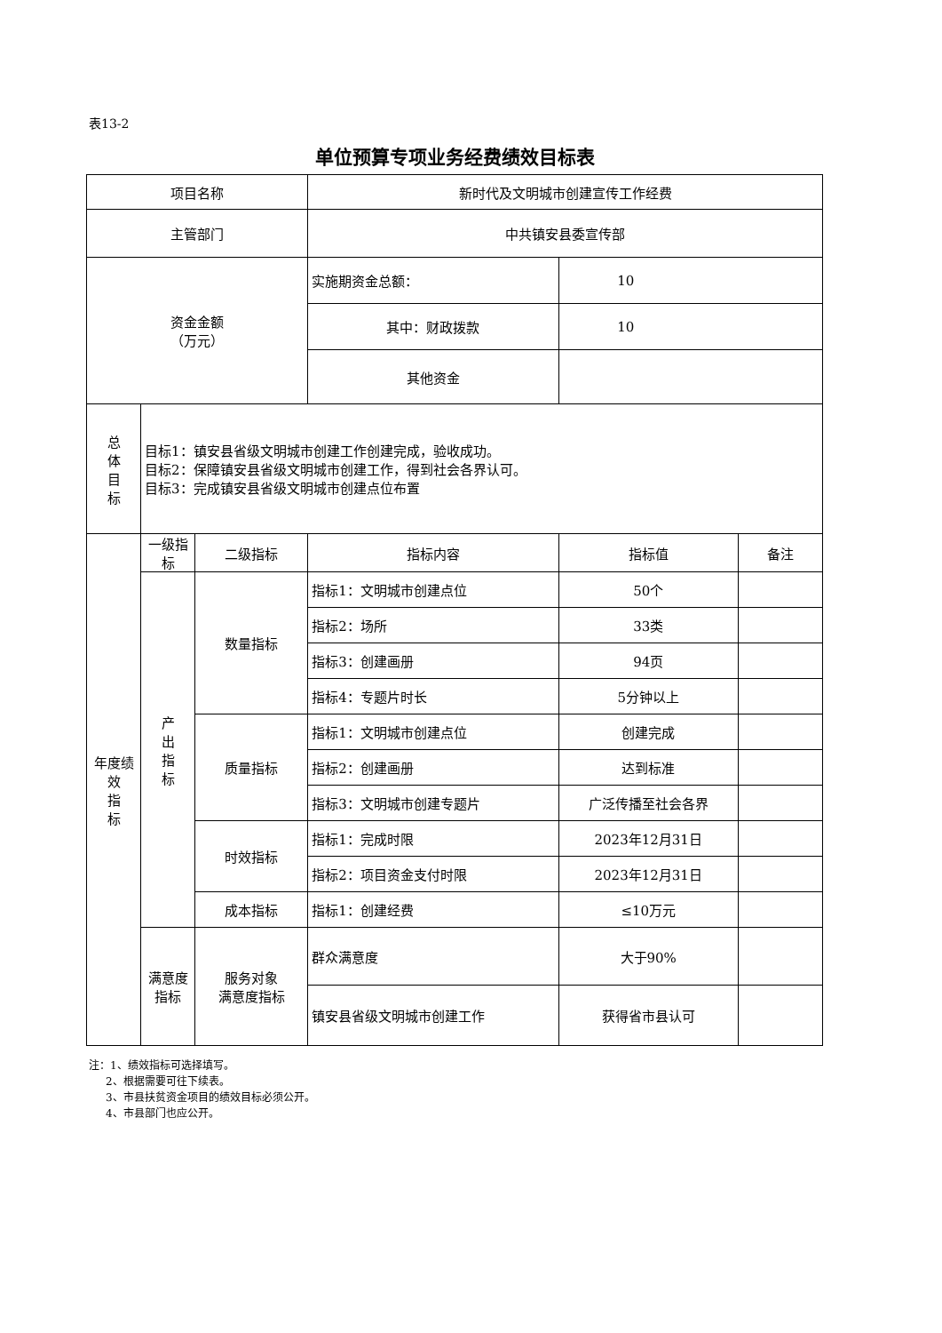表13-2
单位预算专项业务经费绩效目标表
| 项目名称 | | | 新时代及文明城市创建宣传工作经费 | | |
| 主管部门 | | | 中共镇安县委宣传部 | | |
| 资金金额 （万元） | | | 实施期资金总额： | 10 | |
| | | | 其中：财政拨款 | 10 | |
| | | | 其他资金 | | |
| 总 体 目 标 | 目标1：镇安县省级文明城市创建工作创建完成，验收成功。 目标2：保障镇安县省级文明城市创建工作，得到社会各界认可。 目标3：完成镇安县省级文明城市创建点位布置 | | | | |
| 年度绩 效 指 标 | 一级指标 | 二级指标 | 指标内容 | 指标值 | 备注 |
| | 产 出 指 标 | 数量指标 | 指标1：文明城市创建点位 | 50个 | |
| | | | 指标2：场所 | 33类 | |
| | | | 指标3：创建画册 | 94页 | |
| | | | 指标4：专题片时长 | 5分钟以上 | |
| | | 质量指标 | 指标1：文明城市创建点位 | 创建完成 | |
| | | | 指标2：创建画册 | 达到标准 | |
| | | | 指标3：文明城市创建专题片 | 广泛传播至社会各界 | |
| | | 时效指标 | 指标1：完成时限 | 2023年12月31日 | |
| | | | 指标2：项目资金支付时限 | 2023年12月31日 | |
| | | 成本指标 | 指标1：创建经费 | ≤10万元 | |
| | 满意度 指标 | 服务对象 满意度指标 | 群众满意度 | 大于90% | |
| | | | 镇安县省级文明城市创建工作 | 获得省市县认可 | |
注：1、绩效指标可选择填写。
2、根据需要可往下续表。
3、市县扶贫资金项目的绩效目标必须公开。
4、市县部门也应公开。